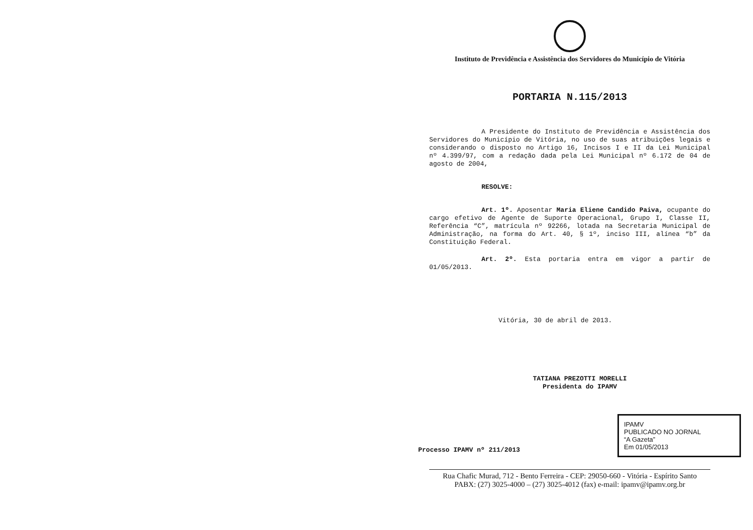Instituto de Previdência e Assistência dos Servidores do Município de Vitória
PORTARIA N.115/2013
A Presidente do Instituto de Previdência e Assistência dos Servidores do Município de Vitória, no uso de suas atribuições legais e considerando o disposto no Artigo 16, Incisos I e II da Lei Municipal nº 4.399/97, com a redação dada pela Lei Municipal nº 6.172 de 04 de agosto de 2004,
RESOLVE:
Art. 1º. Aposentar Maria Eliene Candido Paiva, ocupante do cargo efetivo de Agente de Suporte Operacional, Grupo I, Classe II, Referência “C”, matrícula nº 92266, lotada na Secretaria Municipal de Administração, na forma do Art. 40, § 1º, inciso III, alínea “b” da Constituição Federal.
Art. 2º. Esta portaria entra em vigor a partir de 01/05/2013.
Vitória, 30 de abril de 2013.
TATIANA PREZOTTI MORELLI
Presidenta do IPAMV
Processo IPAMV nº 211/2013
IPAMV
PUBLICADO NO JORNAL
“A Gazeta”
Em 01/05/2013
Rua Chafic Murad, 712 - Bento Ferreira - CEP: 29050-660 - Vitória - Espírito Santo
PABX: (27) 3025-4000 – (27) 3025-4012 (fax) e-mail: ipamv@ipamv.org.br